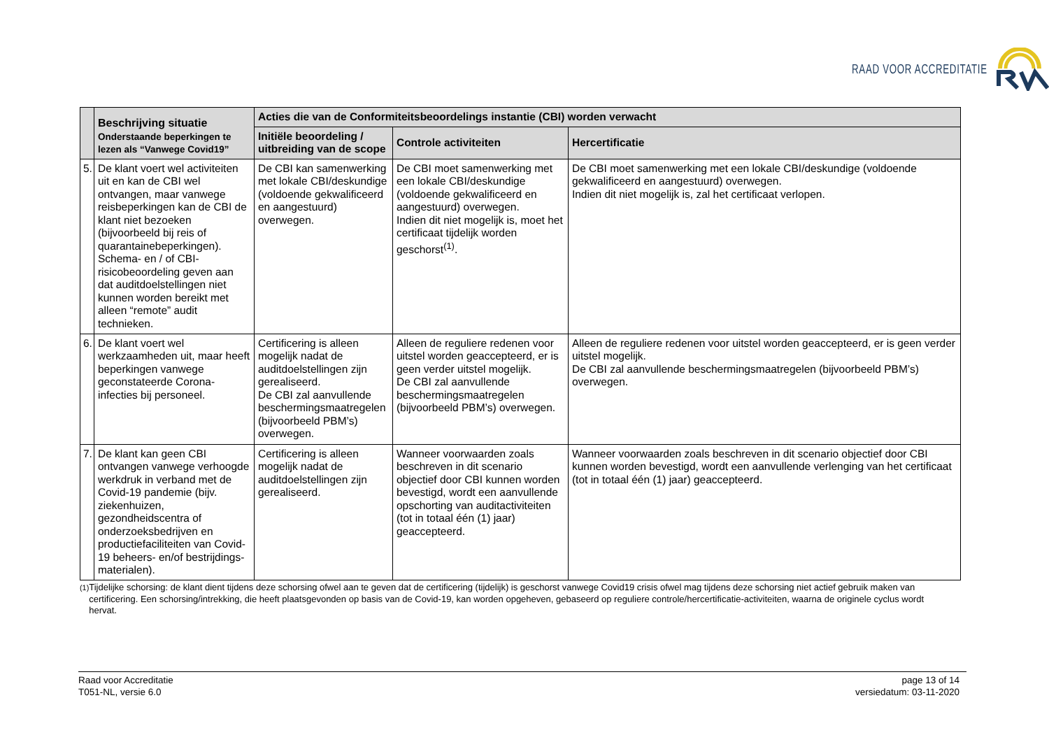RAAD VOOR ACCREDITATIE
| | Beschrijving situatie Onderstaande beperkingen te lezen als “Vanwege Covid19” | Acties die van de Conformiteitsbeoordelings instantie (CBI) worden verwacht | | |
| --- | --- | --- | --- | --- |
| | | Initiële beoordeling / uitbreiding van de scope | Controle activiteiten | Hercertificatie |
| 5. | De klant voert wel activiteiten uit en kan de CBI wel ontvangen, maar vanwege reisbeperkingen kan de CBI de klant niet bezoeken (bijvoorbeeld bij reis of quarantainebeperkingen). Schema- en / of CBI-risicobeoordeling geven aan dat auditdoelstellingen niet kunnen worden bereikt met alleen “remote” audit technieken. | De CBI kan samenwerking met lokale CBI/deskundige (voldoende gekwalificeerd en aangestuurd) overwegen. | De CBI moet samenwerking met een lokale CBI/deskundige (voldoende gekwalificeerd en aangestuurd) overwegen. Indien dit niet mogelijk is, moet het certificaat tijdelijk worden geschorst<sup>(1)</sup>. | De CBI moet samenwerking met een lokale CBI/deskundige (voldoende gekwalificeerd en aangestuurd) overwegen. Indien dit niet mogelijk is, zal het certificaat verlopen. |
| 6. | De klant voert wel werkzaamheden uit, maar heeft beperkingen vanwege geconstateerde Corona-infecties bij personeel. | Certificering is alleen mogelijk nadat de auditdoelstellingen zijn gerealiseerd. De CBI zal aanvullende beschermingsmaatregelen (bijvoorbeeld PBM’s) overwegen. | Alleen de reguliere redenen voor uitstel worden geaccepteerd, er is geen verder uitstel mogelijk. De CBI zal aanvullende beschermingsmaatregelen (bijvoorbeeld PBM’s) overwegen. | Alleen de reguliere redenen voor uitstel worden geaccepteerd, er is geen verder uitstel mogelijk. De CBI zal aanvullende beschermingsmaatregelen (bijvoorbeeld PBM’s) overwegen. |
| 7. | De klant kan geen CBI ontvangen vanwege verhoogde werkdruk in verband met de Covid-19 pandemie (bijv. ziekenhuizen, gezondheidscentra of onderzoeksbedrijven en productiefaciliteiten van Covid-19 beheers- en/of bestrijdings-materialen). | Certificering is alleen mogelijk nadat de auditdoelstellingen zijn gerealiseerd. | Wanneer voorwaarden zoals beschreven in dit scenario objectief door CBI kunnen worden bevestigd, wordt een aanvullende opschorting van auditactiviteiten (tot in totaal één (1) jaar) geaccepteerd. | Wanneer voorwaarden zoals beschreven in dit scenario objectief door CBI kunnen worden bevestigd, wordt een aanvullende verlenging van het certificaat (tot in totaal één (1) jaar) geaccepteerd. |
<sup>(1)</sup> Tijdelijke schorsing: de klant dient tijdens deze schorsing ofwel aan te geven dat de certificering (tijdelijk) is geschorst vanwege Covid19 crisis ofwel mag tijdens deze schorsing niet actief gebruik maken van certificering. Een schorsing/intrekking, die heeft plaatsgevonden op basis van de Covid-19, kan worden opgeheven, gebaseerd op reguliere controle/hercertificatie-activiteiten, waarna de originele cyclus wordt hervat.
Raad voor Accreditatie
T051-NL, versie 6.0
page 13 of 14
versiedatum: 03-11-2020